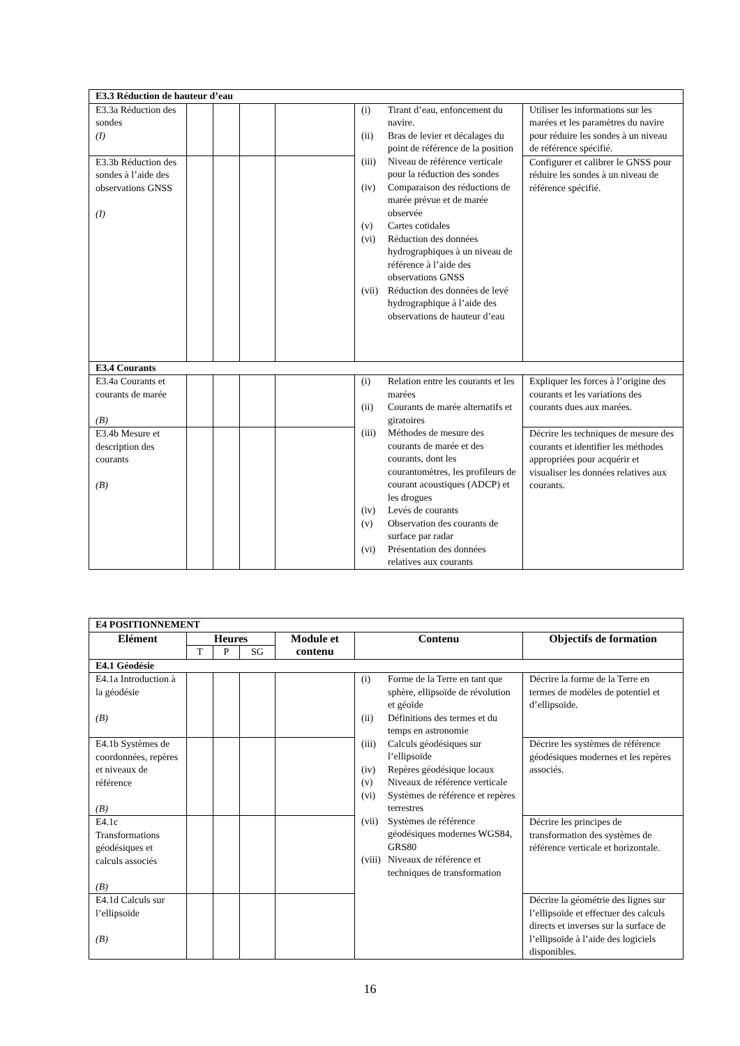| E3.3 Réduction de hauteur d’eau | | | | | | |
| E3.3a Réduction des sondes (I) | | | | | (i) Tirant d’eau, enfoncement du navire. (ii) Bras de levier et décalages du point de référence de la position (iii) Niveau de référence verticale pour la réduction des sondes (iv) Comparaison des réductions de marée prévue et de marée observée (v) Cartes cotidales (vi) Réduction des données hydrographiques à un niveau de référence à l’aide des observations GNSS (vii) Réduction des données de levé hydrographique à l’aide des observations de hauteur d’eau | Utiliser les informations sur les marées et les paramètres du navire pour réduire les sondes à un niveau de référence spécifié. |
| E3.3b Réduction des sondes à l’aide des observations GNSS (I) | | | | | | Configurer et calibrer le GNSS pour réduire les sondes à un niveau de référence spécifié. |
| E3.4 Courants | | | | | | |
| E3.4a Courants et courants de marée (B) | | | | | (i) Relation entre les courants et les marées (ii) Courants de marée alternatifs et giratoires (iii) Méthodes de mesure des courants de marée et des courants, dont les courantomètres, les profileurs de courant acoustiques (ADCP) et les drogues (iv) Levés de courants (v) Observation des courants de surface par radar (vi) Présentation des données relatives aux courants | Expliquer les forces à l’origine des courants et les variations des courants dues aux marées. |
| E3.4b Mesure et description des courants (B) | | | | | | Décrire les techniques de mesure des courants et identifier les méthodes appropriées pour acquérir et visualiser les données relatives aux courants. |
| E4 POSITIONNEMENT | | | | | | |
| Elément | Heures | | | Module et contenu | Contenu | Objectifs de formation |
| | T | P | SG | | | |
| E4.1 Géodésie | | | | | | |
| E4.1a Introduction à la géodésie (B) | | | | | (i) Forme de la Terre en tant que sphère, ellipsoïde de révolution et géoïde (ii) Définitions des termes et du temps en astronomie (iii) Calculs géodésiques sur l’ellipsoïde (iv) Repères géodésique locaux (v) Niveaux de référence verticale (vi) Systèmes de référence et repères terrestres (vii) Systèmes de référence géodésiques modernes WGS84, GRS80 (viii) Niveaux de référence et techniques de transformation | Décrire la forme de la Terre en termes de modèles de potentiel et d’ellipsoïde. |
| E4.1b Systèmes de coordonnées, repères et niveaux de référence (B) | | | | | | Décrire les systèmes de référence géodésiques modernes et les repères associés. |
| E4.1c Transformations géodésiques et calculs associés (B) | | | | | | Décrire les principes de transformation des systèmes de référence verticale et horizontale. |
| E4.1d Calculs sur l’ellipsoïde (B) | | | | | | Décrire la géométrie des lignes sur l’ellipsoïde et effectuer des calculs directs et inverses sur la surface de l’ellipsoïde à l’aide des logiciels disponibles. |
16